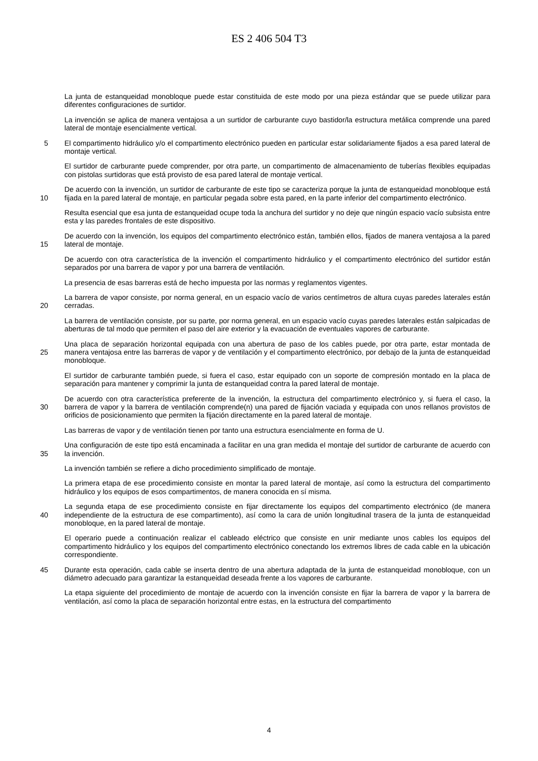ES 2 406 504 T3
La junta de estanqueidad monobloque puede estar constituida de este modo por una pieza estándar que se puede utilizar para diferentes configuraciones de surtidor.
La invención se aplica de manera ventajosa a un surtidor de carburante cuyo bastidor/la estructura metálica comprende una pared lateral de montaje esencialmente vertical.
5
El compartimento hidráulico y/o el compartimento electrónico pueden en particular estar solidariamente fijados a esa pared lateral de montaje vertical.
El surtidor de carburante puede comprender, por otra parte, un compartimento de almacenamiento de tuberías flexibles equipadas con pistolas surtidoras que está provisto de esa pared lateral de montaje vertical.
10
De acuerdo con la invención, un surtidor de carburante de este tipo se caracteriza porque la junta de estanqueidad monobloque está fijada en la pared lateral de montaje, en particular pegada sobre esta pared, en la parte inferior del compartimento electrónico.
Resulta esencial que esa junta de estanqueidad ocupe toda la anchura del surtidor y no deje que ningún espacio vacío subsista entre esta y las paredes frontales de este dispositivo.
15
De acuerdo con la invención, los equipos del compartimento electrónico están, también ellos, fijados de manera ventajosa a la pared lateral de montaje.
De acuerdo con otra característica de la invención el compartimento hidráulico y el compartimento electrónico del surtidor están separados por una barrera de vapor y por una barrera de ventilación.
La presencia de esas barreras está de hecho impuesta por las normas y reglamentos vigentes.
20
La barrera de vapor consiste, por norma general, en un espacio vacío de varios centímetros de altura cuyas paredes laterales están cerradas.
La barrera de ventilación consiste, por su parte, por norma general, en un espacio vacío cuyas paredes laterales están salpicadas de aberturas de tal modo que permiten el paso del aire exterior y la evacuación de eventuales vapores de carburante.
25
Una placa de separación horizontal equipada con una abertura de paso de los cables puede, por otra parte, estar montada de manera ventajosa entre las barreras de vapor y de ventilación y el compartimento electrónico, por debajo de la junta de estanqueidad monobloque.
El surtidor de carburante también puede, si fuera el caso, estar equipado con un soporte de compresión montado en la placa de separación para mantener y comprimir la junta de estanqueidad contra la pared lateral de montaje.
30
De acuerdo con otra característica preferente de la invención, la estructura del compartimento electrónico y, si fuera el caso, la barrera de vapor y la barrera de ventilación comprende(n) una pared de fijación vaciada y equipada con unos rellanos provistos de orificios de posicionamiento que permiten la fijación directamente en la pared lateral de montaje.
Las barreras de vapor y de ventilación tienen por tanto una estructura esencialmente en forma de U.
35
Una configuración de este tipo está encaminada a facilitar en una gran medida el montaje del surtidor de carburante de acuerdo con la invención.
La invención también se refiere a dicho procedimiento simplificado de montaje.
La primera etapa de ese procedimiento consiste en montar la pared lateral de montaje, así como la estructura del compartimento hidráulico y los equipos de esos compartimentos, de manera conocida en sí misma.
40
La segunda etapa de ese procedimiento consiste en fijar directamente los equipos del compartimento electrónico (de manera independiente de la estructura de ese compartimento), así como la cara de unión longitudinal trasera de la junta de estanqueidad monobloque, en la pared lateral de montaje.
El operario puede a continuación realizar el cableado eléctrico que consiste en unir mediante unos cables los equipos del compartimento hidráulico y los equipos del compartimento electrónico conectando los extremos libres de cada cable en la ubicación correspondiente.
45
Durante esta operación, cada cable se inserta dentro de una abertura adaptada de la junta de estanqueidad monobloque, con un diámetro adecuado para garantizar la estanqueidad deseada frente a los vapores de carburante.
La etapa siguiente del procedimiento de montaje de acuerdo con la invención consiste en fijar la barrera de vapor y la barrera de ventilación, así como la placa de separación horizontal entre estas, en la estructura del compartimento
4